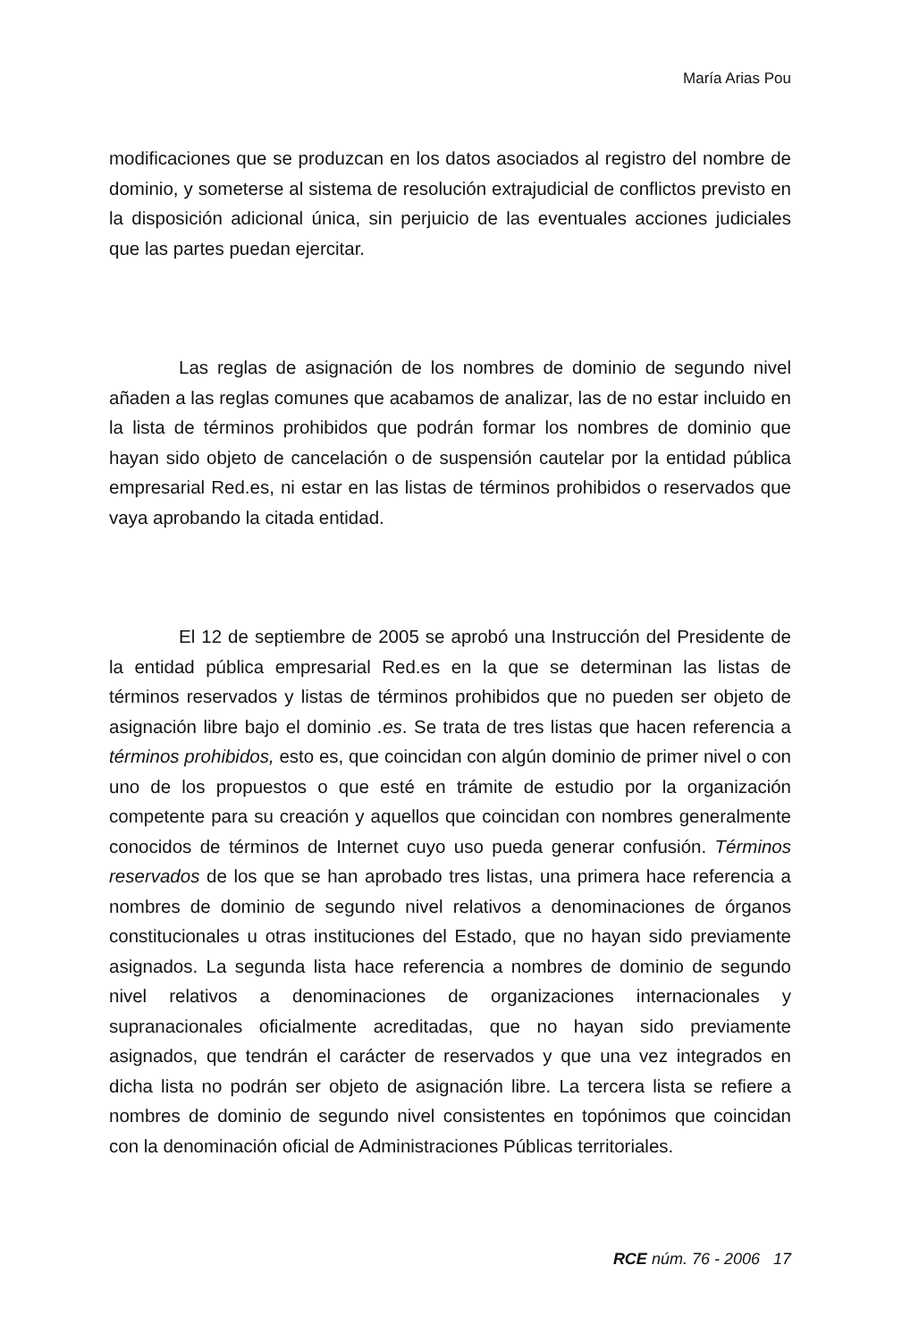María Arias Pou
modificaciones que se produzcan en los datos asociados al registro del nombre de dominio, y someterse al sistema de resolución extrajudicial de conflictos previsto en la disposición adicional única, sin perjuicio de las eventuales acciones judiciales que las partes puedan ejercitar.
Las reglas de asignación de los nombres de dominio de segundo nivel añaden a las reglas comunes que acabamos de analizar, las de no estar incluido en la lista de términos prohibidos que podrán formar los nombres de dominio que hayan sido objeto de cancelación o de suspensión cautelar por la entidad pública empresarial Red.es, ni estar en las listas de términos prohibidos o reservados que vaya aprobando la citada entidad.
El 12 de septiembre de 2005 se aprobó una Instrucción del Presidente de la entidad pública empresarial Red.es en la que se determinan las listas de términos reservados y listas de términos prohibidos que no pueden ser objeto de asignación libre bajo el dominio .es. Se trata de tres listas que hacen referencia a términos prohibidos, esto es, que coincidan con algún dominio de primer nivel o con uno de los propuestos o que esté en trámite de estudio por la organización competente para su creación y aquellos que coincidan con nombres generalmente conocidos de términos de Internet cuyo uso pueda generar confusión. Términos reservados de los que se han aprobado tres listas, una primera hace referencia a nombres de dominio de segundo nivel relativos a denominaciones de órganos constitucionales u otras instituciones del Estado, que no hayan sido previamente asignados. La segunda lista hace referencia a nombres de dominio de segundo nivel relativos a denominaciones de organizaciones internacionales y supranacionales oficialmente acreditadas, que no hayan sido previamente asignados, que tendrán el carácter de reservados y que una vez integrados en dicha lista no podrán ser objeto de asignación libre. La tercera lista se refiere a nombres de dominio de segundo nivel consistentes en topónimos que coincidan con la denominación oficial de Administraciones Públicas territoriales.
RCE núm. 76 - 2006 17